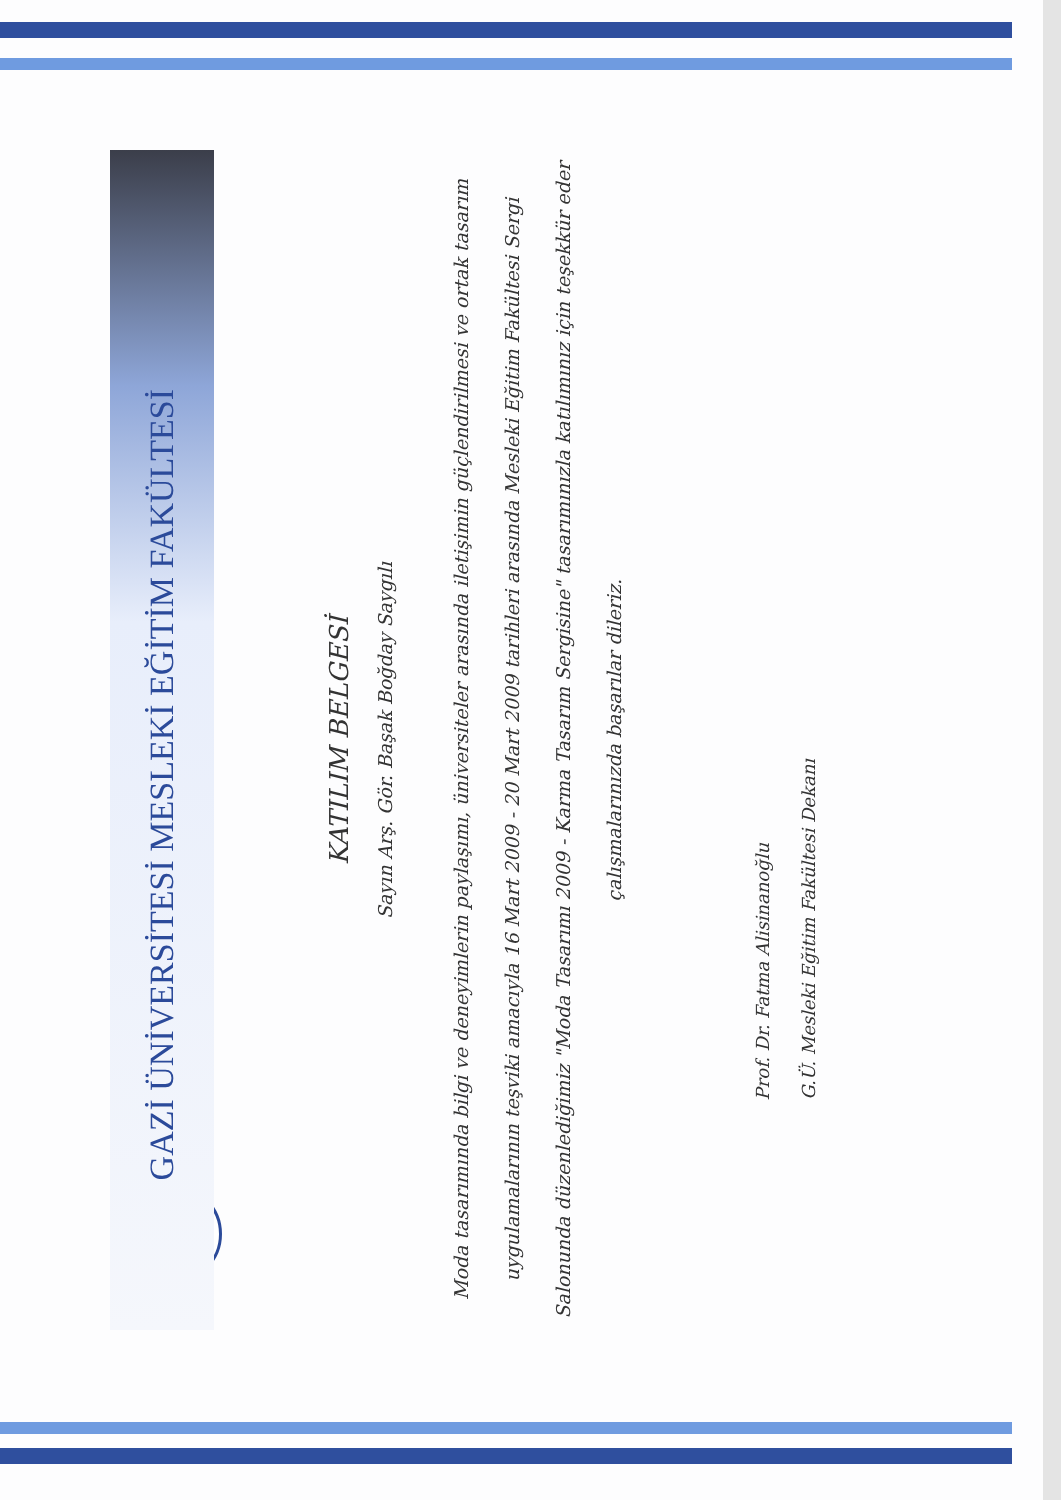GAZİ ÜNİVERSİTESİ MESLEKİ EĞİTİM FAKÜLTESİ
KATILIM BELGESİ
Sayın Arş. Gör. Başak Boğday Saygılı
Moda tasarımında bilgi ve deneyimlerin paylaşımı, üniversiteler arasında iletişimin güçlendirilmesi ve ortak tasarım uygulamalarının teşviki amacıyla 16 Mart 2009 - 20 Mart 2009 tarihleri arasında Mesleki Eğitim Fakültesi Sergi Salonunda düzenlediğimiz "Moda Tasarımı 2009 - Karma Tasarım Sergisine" tasarımınızla katılımınız için teşekkür eder çalışmalarınızda başarılar dileriz.
Prof. Dr. Fatma Alisinanoğlu
G.Ü. Mesleki Eğitim Fakültesi Dekanı